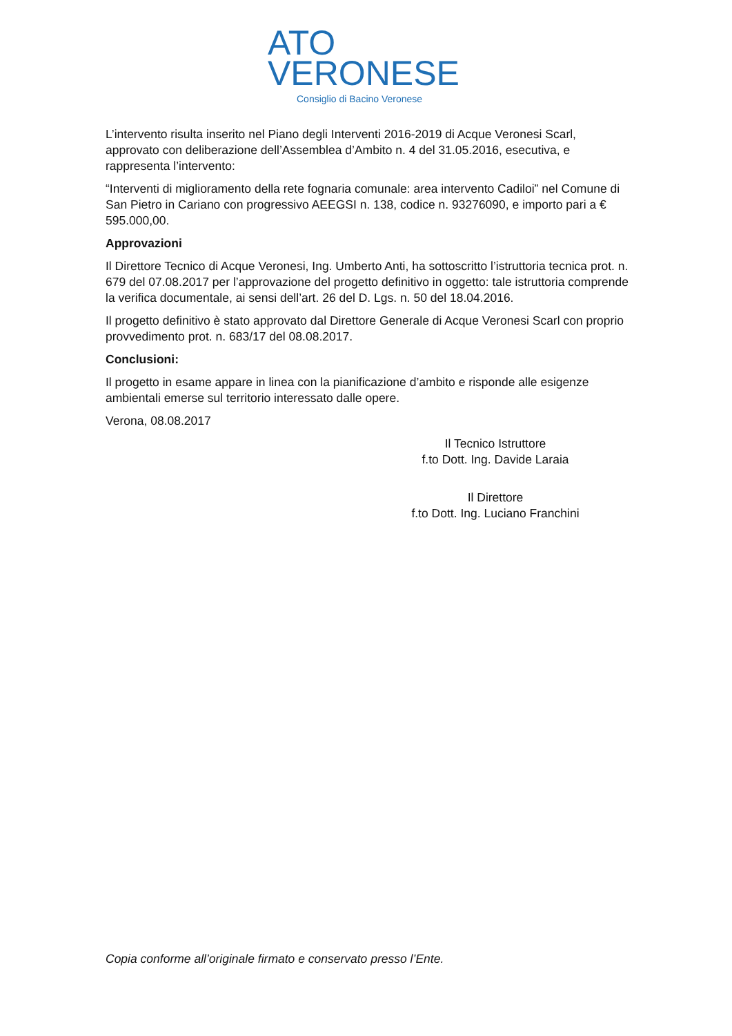ATO
VERONESE
Consiglio di Bacino Veronese
L’intervento risulta inserito nel Piano degli Interventi 2016-2019 di Acque Veronesi Scarl, approvato con deliberazione dell’Assemblea d’Ambito n. 4 del 31.05.2016, esecutiva, e rappresenta l’intervento:
“Interventi di miglioramento della rete fognaria comunale: area intervento Cadiloi” nel Comune di San Pietro in Cariano con progressivo AEEGSI n. 138, codice n. 93276090, e importo pari a € 595.000,00.
Approvazioni
Il Direttore Tecnico di Acque Veronesi, Ing. Umberto Anti, ha sottoscritto l’istruttoria tecnica prot. n. 679 del 07.08.2017 per l’approvazione del progetto definitivo in oggetto: tale istruttoria comprende la verifica documentale, ai sensi dell’art. 26 del D. Lgs. n. 50 del 18.04.2016.
Il progetto definitivo è stato approvato dal Direttore Generale di Acque Veronesi Scarl con proprio provvedimento prot. n. 683/17 del 08.08.2017.
Conclusioni:
Il progetto in esame appare in linea con la pianificazione d’ambito e risponde alle esigenze ambientali emerse sul territorio interessato dalle opere.
Verona, 08.08.2017
Il Tecnico Istruttore
f.to Dott. Ing. Davide Laraia
Il Direttore
f.to Dott. Ing. Luciano Franchini
Copia conforme all’originale firmato e conservato presso l’Ente.